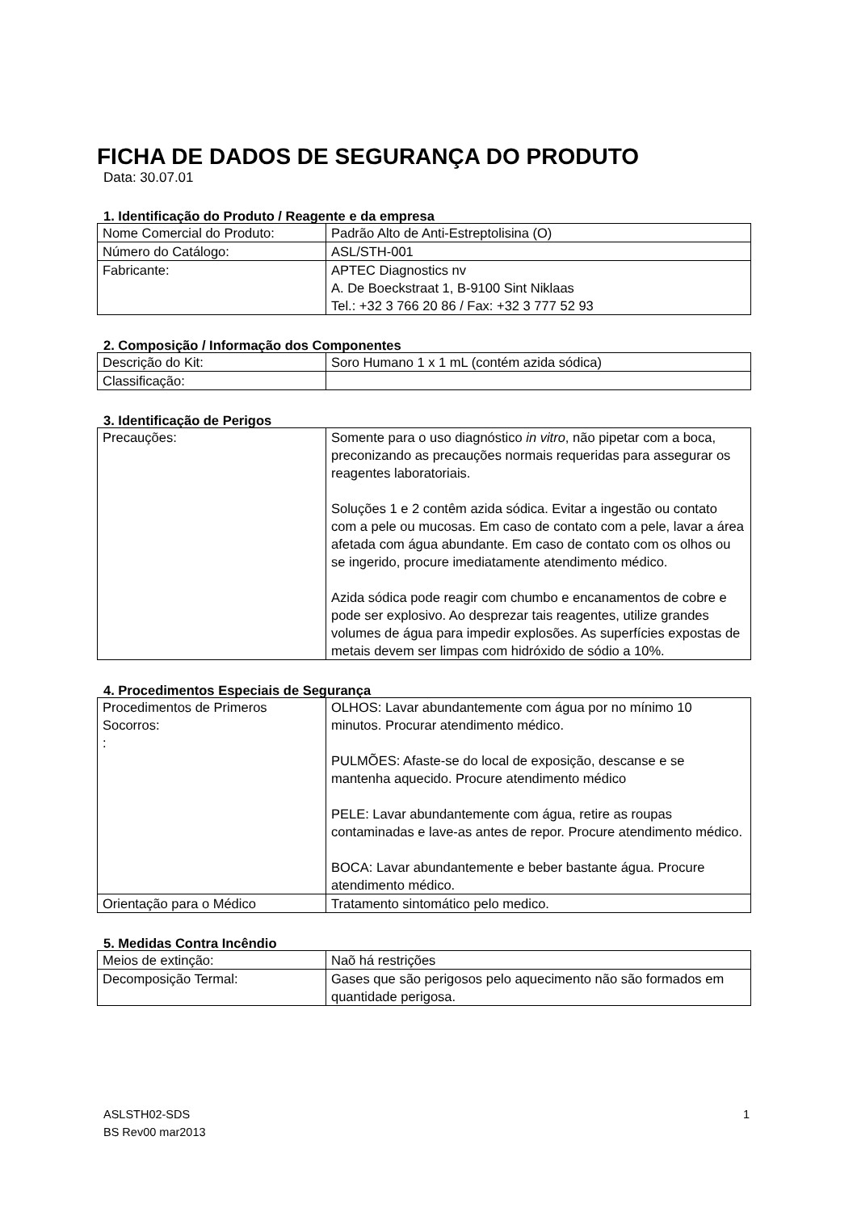FICHA DE DADOS DE SEGURANÇA DO PRODUTO
Data: 30.07.01
1. Identificação do Produto / Reagente e da empresa
| Nome Comercial do Produto: | Padrão Alto de Anti-Estreptolisina (O) |
| Número do Catálogo: | ASL/STH-001 |
| Fabricante: | APTEC Diagnostics nv A. De Boeckstraat 1, B-9100 Sint Niklaas Tel.: +32 3 766 20 86 / Fax: +32 3 777 52 93 |
2. Composição / Informação dos Componentes
| Descrição do Kit: | Soro Humano 1 x 1 mL (contém azida sódica) |
| Classificação: | |
3. Identificação de Perigos
| Precauções: | Somente para o uso diagnóstico in vitro , não pipetar com a boca, preconizando as precauções normais requeridas para assegurar os reagentes laboratoriais. Soluções 1 e 2 contêm azida sódica. Evitar a ingestão ou contato com a pele ou mucosas. Em caso de contato com a pele, lavar a área afetada com água abundante. Em caso de contato com os olhos ou se ingerido, procure imediatamente atendimento médico. Azida sódica pode reagir com chumbo e encanamentos de cobre e pode ser explosivo. Ao desprezar tais reagentes, utilize grandes volumes de água para impedir explosões. As superfícies expostas de metais devem ser limpas com hidróxido de sódio a 10%. |
4. Procedimentos Especiais de Segurança
| Procedimentos de Primeros Socorros: : | OLHOS: Lavar abundantemente com água por no mínimo 10 minutos. Procurar atendimento médico. PULMÕES: Afaste-se do local de exposição, descanse e se mantenha aquecido. Procure atendimento médico PELE: Lavar abundantemente com água, retire as roupas contaminadas e lave-as antes de repor. Procure atendimento médico. BOCA: Lavar abundantemente e beber bastante água. Procure atendimento médico. |
| Orientação para o Médico | Tratamento sintomático pelo medico. |
5. Medidas Contra Incêndio
| Meios de extinção: | Naõ há restrições |
| Decomposição Termal: | Gases que são perigosos pelo aquecimento não são formados em quantidade perigosa. |
ASLSTH02-SDS
BS Rev00 mar2013
1